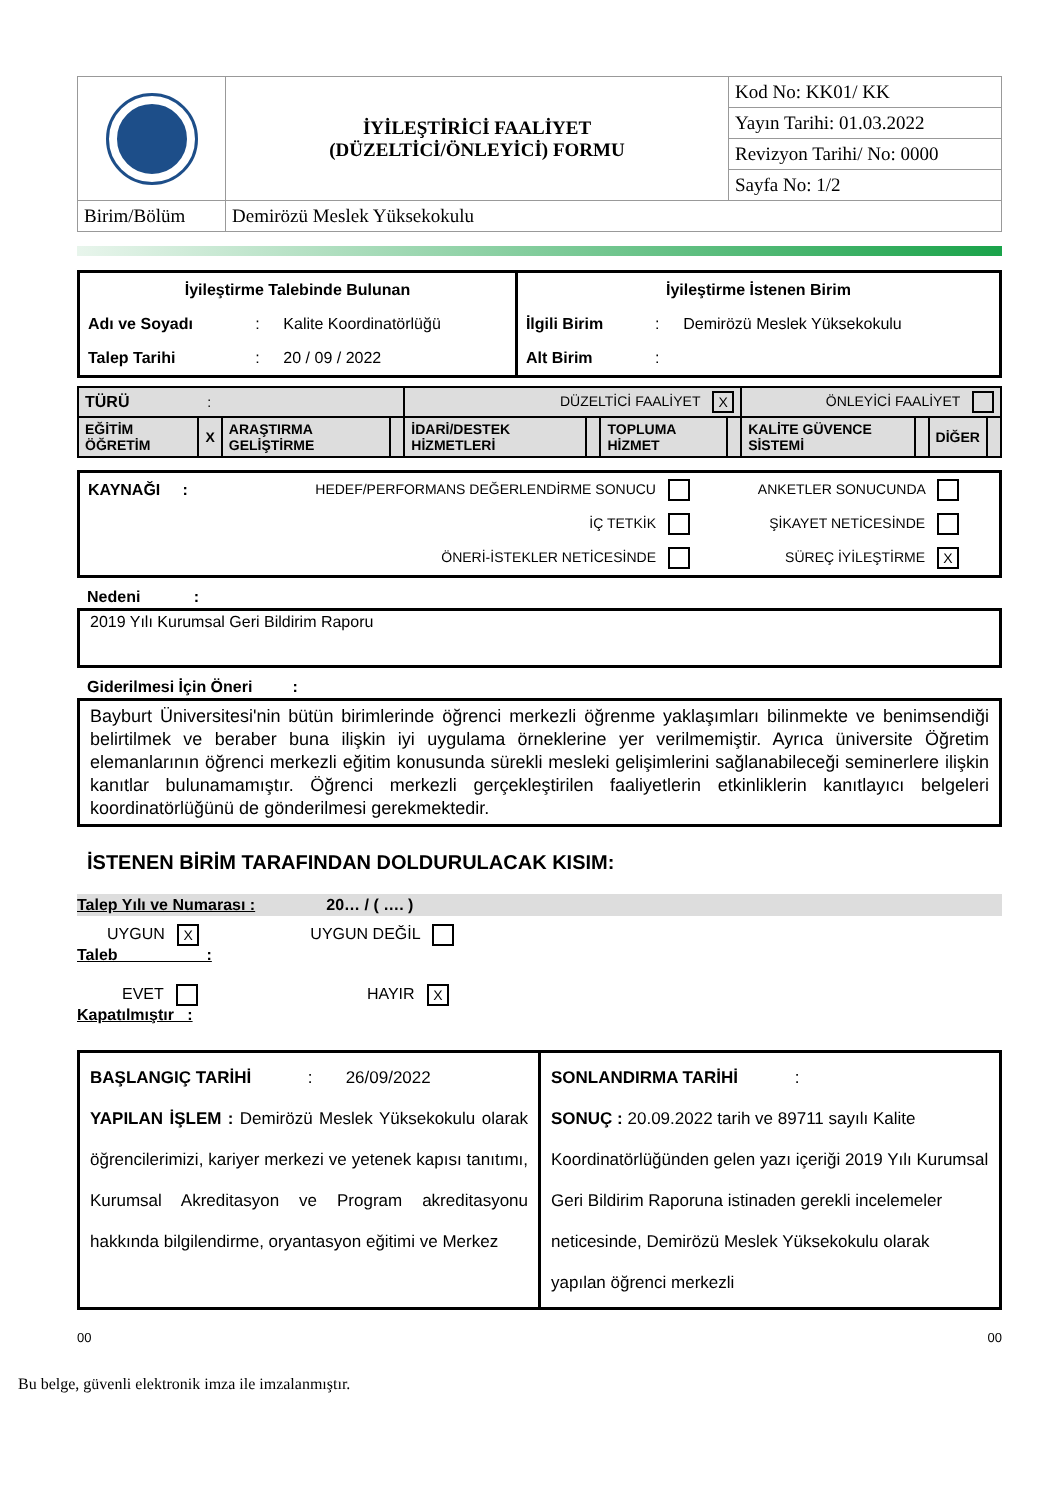| | İYİLEŞTİRİCİ FAALİYET (DÜZELTİCİ/ÖNLEYİCİ) FORMU | Kod No: KK01/ KK |
| | | Yayın Tarihi: 01.03.2022 |
| | | Revizyon Tarihi/ No: 0000 |
| | | Sayfa No: 1/2 |
| Birim/Bölüm | Demirözü Meslek Yüksekokulu | |
| İyileştirme Talebinde Bulunan | | | İyileştirme İstenen Birim | | |
| Adı ve Soyadı | : | Kalite Koordinatörlüğü | İlgili Birim | : | Demirözü Meslek Yüksekokulu |
| Talep Tarihi | : | 20 / 09 / 2022 | Alt Birim | : | |
| TÜRÜ : | | | | DÜZELTİCİ FAALİYET X | | | | ÖNLEYİCİ FAALİYET | | | |
| EĞİTİM ÖĞRETİM | X | ARAŞTIRMA GELİŞTİRME | | İDARİ/DESTEK HİZMETLERİ | | TOPLUMA HİZMET | | KALİTE GÜVENCE SİSTEMİ | | DİĞER | |
| KAYNAĞI : | HEDEF/PERFORMANS DEĞERLENDİRME SONUCU | ANKETLER SONUCUNDA |
| | İÇ TETKİK | ŞİKAYET NETİCESİNDE |
| | ÖNERİ-İSTEKLER NETİCESİNDE | SÜREÇ İYİLEŞTİRME X |
Nedeni :
2019 Yılı Kurumsal Geri Bildirim Raporu
Giderilmesi İçin Öneri :
Bayburt Üniversitesi'nin bütün birimlerinde öğrenci merkezli öğrenme yaklaşımları bilinmekte ve benimsendiği belirtilmek ve beraber buna ilişkin iyi uygulama örneklerine yer verilmemiştir. Ayrıca üniversite Öğretim elemanlarının öğrenci merkezli eğitim konusunda sürekli mesleki gelişimlerini sağlanabileceği seminerlere ilişkin kanıtlar bulunamamıştır. Öğrenci merkezli gerçekleştirilen faaliyetlerin etkinliklerin kanıtlayıcı belgeleri koordinatörlüğünü de gönderilmesi gerekmektedir.
İSTENEN BİRİM TARAFINDAN DOLDURULACAK KISIM:
Talep Yılı ve Numarası : 20… / ( …. )
UYGUN X UYGUN DEĞİL
Taleb :
EVET HAYIR X
Kapatılmıştır :
| BAŞLANGIÇ TARİHİ : 26/09/2022 YAPILAN İŞLEM : Demirözü Meslek Yüksekokulu olarak öğrencilerimizi, kariyer merkezi ve yetenek kapısı tanıtımı, Kurumsal Akreditasyon ve Program akreditasyonu hakkında bilgilendirme, oryantasyon eğitimi ve Merkez | SONLANDIRMA TARİHİ : SONUÇ : 20.09.2022 tarih ve 89711 sayılı Kalite Koordinatörlüğünden gelen yazı içeriği 2019 Yılı Kurumsal Geri Bildirim Raporuna istinaden gerekli incelemeler neticesinde, Demirözü Meslek Yüksekokulu olarak yapılan öğrenci merkezli |
00 00
Bu belge, güvenli elektronik imza ile imzalanmıştır.